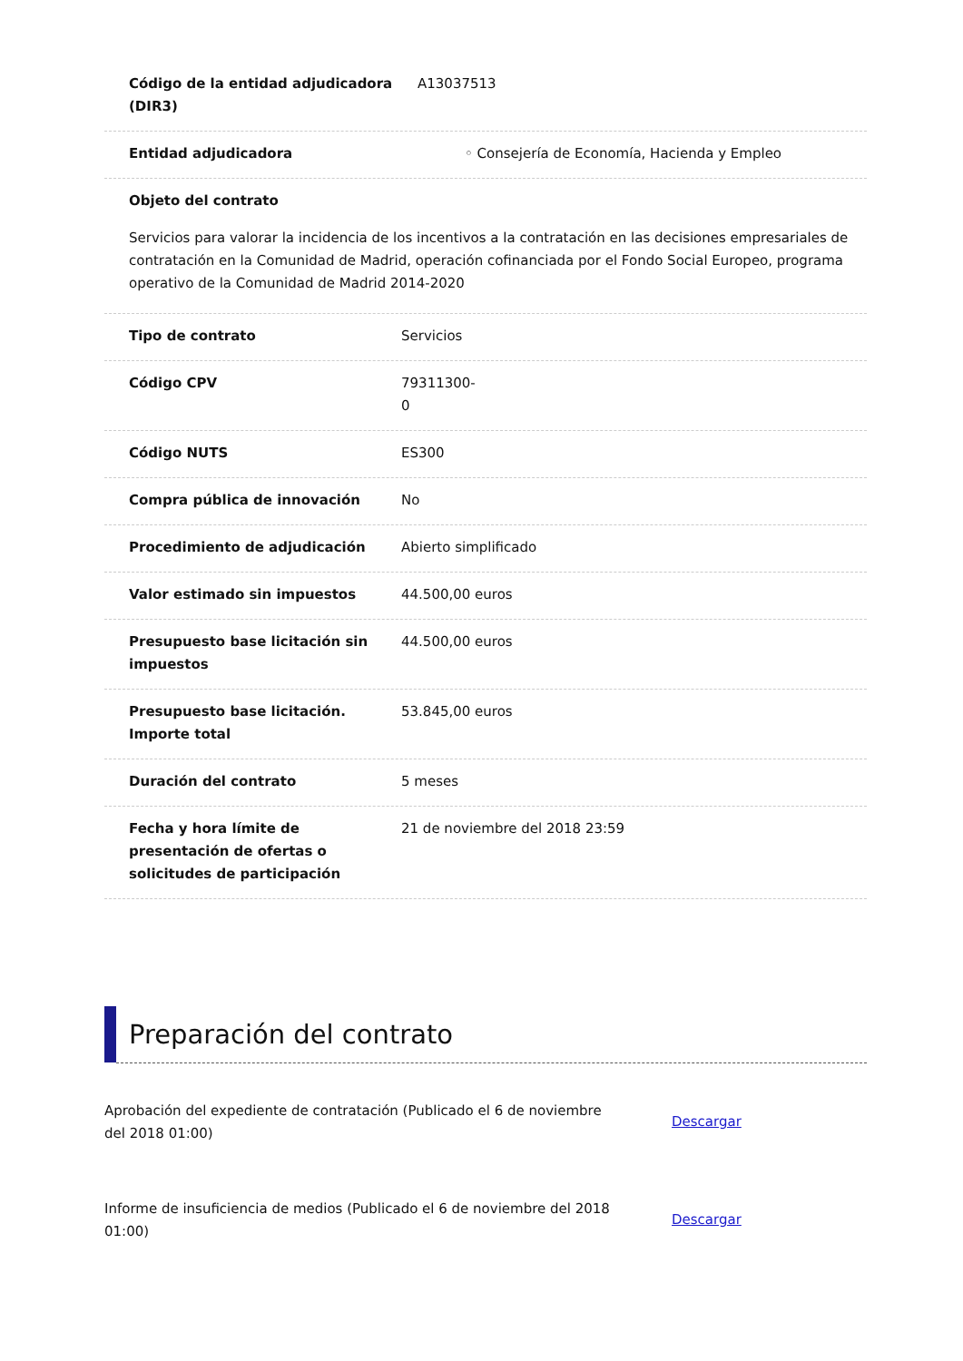Código de la entidad adjudicadora (DIR3)
A13037513
Entidad adjudicadora ◦ Consejería de Economía, Hacienda y Empleo
Objeto del contrato
Servicios para valorar la incidencia de los incentivos a la contratación en las decisiones empresariales de contratación en la Comunidad de Madrid, operación cofinanciada por el Fondo Social Europeo, programa operativo de la Comunidad de Madrid 2014-2020
Tipo de contrato Servicios
Código CPV 79311300-
0
Código NUTS ES300
Compra pública de innovación No
Procedimiento de adjudicación Abierto simplificado
Valor estimado sin impuestos 44.500,00 euros
Presupuesto base licitación sin impuestos
44.500,00 euros
Presupuesto base licitación. Importe total
53.845,00 euros
Duración del contrato 5 meses
Fecha y hora límite de presentación de ofertas o solicitudes de participación
21 de noviembre del 2018 23:59
Preparación del contrato
Aprobación del expediente de contratación (Publicado el 6 de noviembre del 2018 01:00)
Descargar
Informe de insuficiencia de medios (Publicado el 6 de noviembre del 2018 01:00)
Descargar